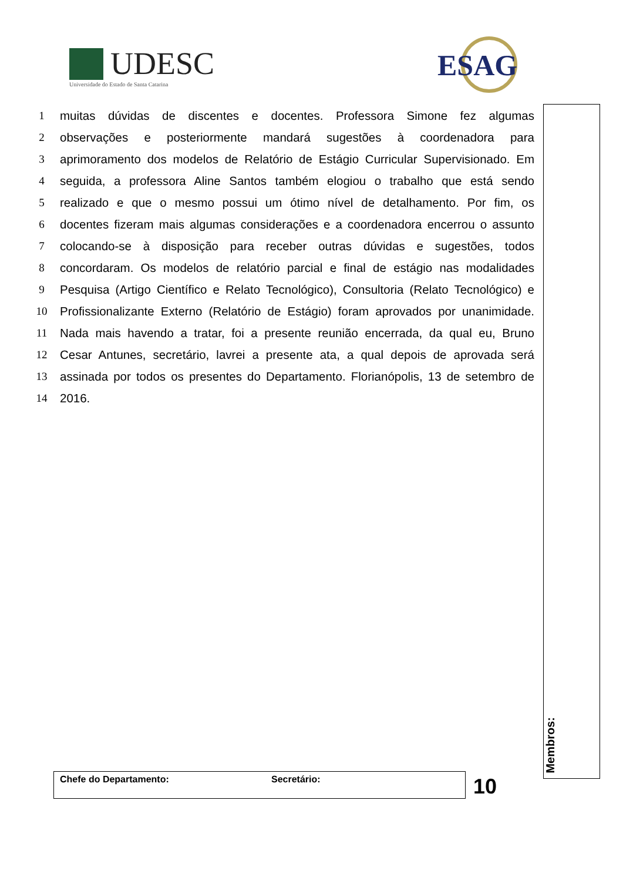UDESC
Universidade do Estado de Santa Catarina
ESAG
1 muitas dúvidas de discentes e docentes. Professora Simone fez algumas
2 observações e posteriormente mandará sugestões à coordenadora para
3 aprimoramento dos modelos de Relatório de Estágio Curricular Supervisionado. Em
4 seguida, a professora Aline Santos também elogiou o trabalho que está sendo
5 realizado e que o mesmo possui um ótimo nível de detalhamento. Por fim, os
6 docentes fizeram mais algumas considerações e a coordenadora encerrou o assunto
7 colocando-se à disposição para receber outras dúvidas e sugestões, todos
8 concordaram. Os modelos de relatório parcial e final de estágio nas modalidades
9 Pesquisa (Artigo Científico e Relato Tecnológico), Consultoria (Relato Tecnológico) e
10 Profissionalizante Externo (Relatório de Estágio) foram aprovados por unanimidade.
11 Nada mais havendo a tratar, foi a presente reunião encerrada, da qual eu, Bruno
12 Cesar Antunes, secretário, lavrei a presente ata, a qual depois de aprovada será
13 assinada por todos os presentes do Departamento. Florianópolis, 13 de setembro de
14 2016.
Membros:
Chefe do Departamento: Secretário: 10